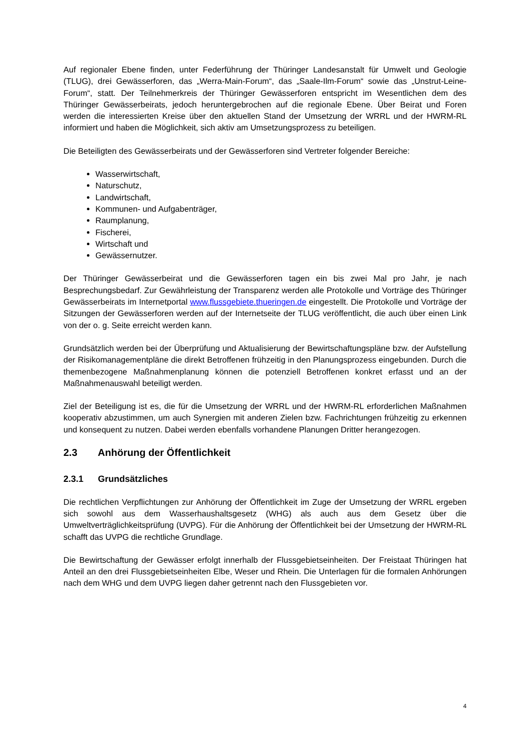Auf regionaler Ebene finden, unter Federführung der Thüringer Landesanstalt für Umwelt und Geologie (TLUG), drei Gewässerforen, das „Werra-Main-Forum“, das „Saale-Ilm-Forum“ sowie das „Unstrut-Leine-Forum“, statt. Der Teilnehmerkreis der Thüringer Gewässerforen entspricht im Wesentlichen dem des Thüringer Gewässerbeirats, jedoch heruntergebrochen auf die regionale Ebene. Über Beirat und Foren werden die interessierten Kreise über den aktuellen Stand der Umsetzung der WRRL und der HWRM-RL informiert und haben die Möglichkeit, sich aktiv am Umsetzungsprozess zu beteiligen.
Die Beteiligten des Gewässerbeirats und der Gewässerforen sind Vertreter folgender Bereiche:
Wasserwirtschaft,
Naturschutz,
Landwirtschaft,
Kommunen- und Aufgabenträger,
Raumplanung,
Fischerei,
Wirtschaft und
Gewässernutzer.
Der Thüringer Gewässerbeirat und die Gewässerforen tagen ein bis zwei Mal pro Jahr, je nach Besprechungsbedarf. Zur Gewährleistung der Transparenz werden alle Protokolle und Vorträge des Thüringer Gewässerbeirats im Internetportal www.flussgebiete.thueringen.de eingestellt. Die Protokolle und Vorträge der Sitzungen der Gewässerforen werden auf der Internetseite der TLUG veröffentlicht, die auch über einen Link von der o. g. Seite erreicht werden kann.
Grundsätzlich werden bei der Überprüfung und Aktualisierung der Bewirtschaftungspläne bzw. der Aufstellung der Risikomanagementpläne die direkt Betroffenen frühzeitig in den Planungsprozess eingebunden. Durch die themenbezogene Maßnahmenplanung können die potenziell Betroffenen konkret erfasst und an der Maßnahmenauswahl beteiligt werden.
Ziel der Beteiligung ist es, die für die Umsetzung der WRRL und der HWRM-RL erforderlichen Maßnahmen kooperativ abzustimmen, um auch Synergien mit anderen Zielen bzw. Fachrichtungen frühzeitig zu erkennen und konsequent zu nutzen. Dabei werden ebenfalls vorhandene Planungen Dritter herangezogen.
2.3 Anhörung der Öffentlichkeit
2.3.1 Grundsätzliches
Die rechtlichen Verpflichtungen zur Anhörung der Öffentlichkeit im Zuge der Umsetzung der WRRL ergeben sich sowohl aus dem Wasserhaushaltsgesetz (WHG) als auch aus dem Gesetz über die Umweltverträglichkeitsprüfung (UVPG). Für die Anhörung der Öffentlichkeit bei der Umsetzung der HWRM-RL schafft das UVPG die rechtliche Grundlage.
Die Bewirtschaftung der Gewässer erfolgt innerhalb der Flussgebietseinheiten. Der Freistaat Thüringen hat Anteil an den drei Flussgebietseinheiten Elbe, Weser und Rhein. Die Unterlagen für die formalen Anhörungen nach dem WHG und dem UVPG liegen daher getrennt nach den Flussgebieten vor.
4